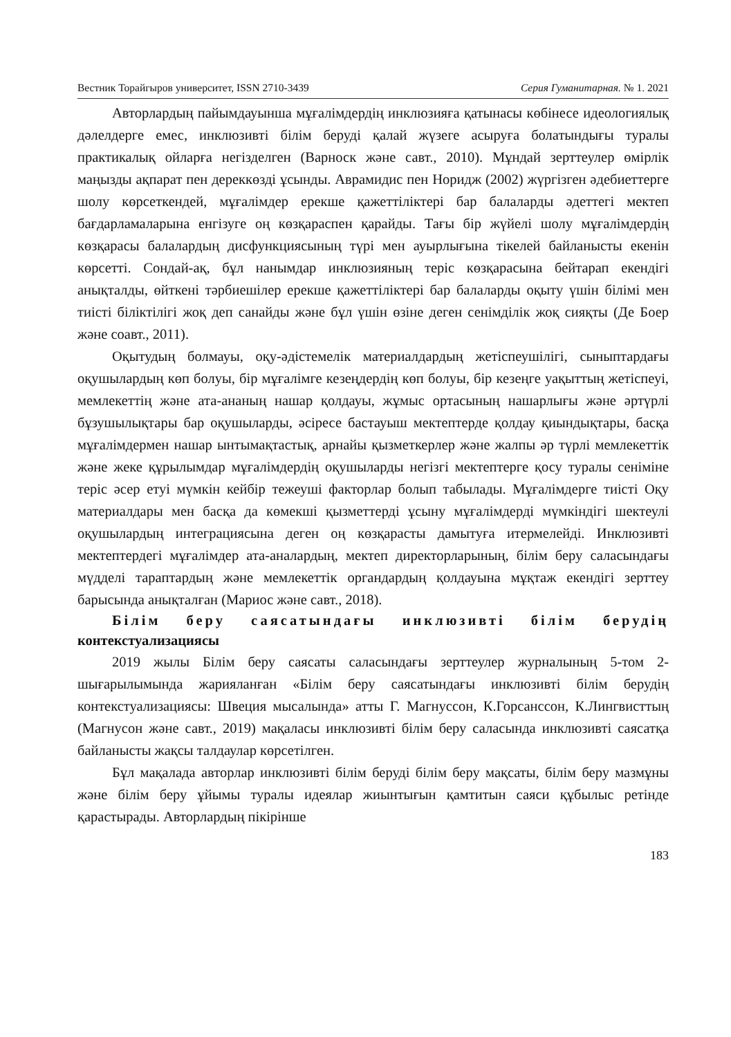Вестник Торайгыров университет, ISSN 2710-3439 Серия Гуманитарная. № 1. 2021
Авторлардың пайымдауынша мұғалімдердің инклюзияға қатынасы көбінесе идеологиялық дәлелдерге емес, инклюзивті білім беруді қалай жүзеге асыруға болатындығы туралы практикалық ойларға негізделген (Варноск және савт., 2010). Мұндай зерттеулер өмірлік маңызды ақпарат пен дереккөзді ұсынды. Аврамидис пен Норидж (2002) жүргізген әдебиеттерге шолу көрсеткендей, мұғалімдер ерекше қажеттіліктері бар балаларды әдеттегі мектеп бағдарламаларына енгізуге оң көзқараспен қарайды. Тағы бір жүйелі шолу мұғалімдердің көзқарасы балалардың дисфункциясының түрі мен ауырлығына тікелей байланысты екенін көрсетті. Сондай-ақ, бұл нанымдар инклюзияның теріс көзқарасына бейтарап екендігі анықталды, өйткені тәрбиешілер ерекше қажеттіліктері бар балаларды оқыту үшін білімі мен тиісті біліктілігі жоқ деп санайды және бұл үшін өзіне деген сенімділік жоқ сияқты (Де Боер және соавт., 2011).
Оқытудың болмауы, оқу-әдістемелік материалдардың жетіспеушілігі, сыныптардағы оқушылардың көп болуы, бір мұғалімге кезеңдердің көп болуы, бір кезеңге уақыттың жетіспеуі, мемлекеттің және ата-ананың нашар қолдауы, жұмыс ортасының нашарлығы және әртүрлі бұзушылықтары бар оқушыларды, әсіресе бастауыш мектептерде қолдау қиындықтары, басқа мұғалімдермен нашар ынтымақтастық, арнайы қызметкерлер және жалпы әр түрлі мемлекеттік және жеке құрылымдар мұғалімдердің оқушыларды негізгі мектептерге қосу туралы сеніміне теріс әсер етуі мүмкін кейбір тежеуші факторлар болып табылады. Мұғалімдерге тиісті Оқу материалдары мен басқа да көмекші қызметтерді ұсыну мұғалімдерді мүмкіндігі шектеулі оқушылардың интеграциясына деген оң көзқарасты дамытуға итермелейді. Инклюзивті мектептердегі мұғалімдер ата-аналардың, мектеп директорларының, білім беру саласындағы мүдделі тараптардың және мемлекеттік органдардың қолдауына мұқтаж екендігі зерттеу барысында анықталған (Мариос және савт., 2018).
Білім беру саясатындағы инклюзивті білім берудің контекстуализациясы
2019 жылы Білім беру саясаты саласындағы зерттеулер журналының 5-том 2-шығарылымында жарияланған «Білім беру саясатындағы инклюзивті білім берудің контекстуализациясы: Швеция мысалында» атты Г. Магнуссон, К.Горсанссон, К.Лингвисттың (Магнусон және савт., 2019) мақаласы инклюзивті білім беру саласында инклюзивті саясатқа байланысты жақсы талдаулар көрсетілген.
Бұл мақалада авторлар инклюзивті білім беруді білім беру мақсаты, білім беру мазмұны және білім беру ұйымы туралы идеялар жиынтығын қамтитын саяси құбылыс ретінде қарастырады. Авторлардың пікірінше
183